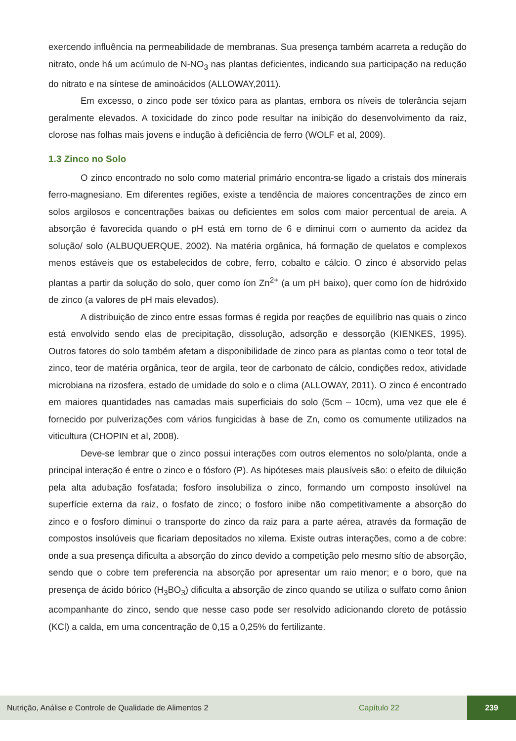exercendo influência na permeabilidade de membranas. Sua presença também acarreta a redução do nitrato, onde há um acúmulo de N-NO<sub>3</sub> nas plantas deficientes, indicando sua participação na redução do nitrato e na síntese de aminoácidos (ALLOWAY,2011).
Em excesso, o zinco pode ser tóxico para as plantas, embora os níveis de tolerância sejam geralmente elevados. A toxicidade do zinco pode resultar na inibição do desenvolvimento da raiz, clorose nas folhas mais jovens e indução à deficiência de ferro (WOLF et al, 2009).
1.3 Zinco no Solo
O zinco encontrado no solo como material primário encontra-se ligado a cristais dos minerais ferro-magnesiano. Em diferentes regiões, existe a tendência de maiores concentrações de zinco em solos argilosos e concentrações baixas ou deficientes em solos com maior percentual de areia. A absorção é favorecida quando o pH está em torno de 6 e diminui com o aumento da acidez da solução/ solo (ALBUQUERQUE, 2002). Na matéria orgânica, há formação de quelatos e complexos menos estáveis que os estabelecidos de cobre, ferro, cobalto e cálcio. O zinco é absorvido pelas plantas a partir da solução do solo, quer como íon Zn<sup>2+</sup> (a um pH baixo), quer como íon de hidróxido de zinco (a valores de pH mais elevados).
A distribuição de zinco entre essas formas é regida por reações de equilíbrio nas quais o zinco está envolvido sendo elas de precipitação, dissolução, adsorção e dessorção (KIENKES, 1995). Outros fatores do solo também afetam a disponibilidade de zinco para as plantas como o teor total de zinco, teor de matéria orgânica, teor de argila, teor de carbonato de cálcio, condições redox, atividade microbiana na rizosfera, estado de umidade do solo e o clima (ALLOWAY, 2011). O zinco é encontrado em maiores quantidades nas camadas mais superficiais do solo (5cm – 10cm), uma vez que ele é fornecido por pulverizações com vários fungicidas à base de Zn, como os comumente utilizados na viticultura (CHOPIN et al, 2008).
Deve-se lembrar que o zinco possui interações com outros elementos no solo/planta, onde a principal interação é entre o zinco e o fósforo (P). As hipóteses mais plausíveis são: o efeito de diluição pela alta adubação fosfatada; fosforo insolubiliza o zinco, formando um composto insolúvel na superfície externa da raiz, o fosfato de zinco; o fosforo inibe não competitivamente a absorção do zinco e o fosforo diminui o transporte do zinco da raiz para a parte aérea, através da formação de compostos insolúveis que ficariam depositados no xilema. Existe outras interações, como a de cobre: onde a sua presença dificulta a absorção do zinco devido a competição pelo mesmo sítio de absorção, sendo que o cobre tem preferencia na absorção por apresentar um raio menor; e o boro, que na presença de ácido bórico (H<sub>3</sub>BO<sub>3</sub>) dificulta a absorção de zinco quando se utiliza o sulfato como ânion acompanhante do zinco, sendo que nesse caso pode ser resolvido adicionando cloreto de potássio (KCl) a calda, em uma concentração de 0,15 a 0,25% do fertilizante.
Nutrição, Análise e Controle de Qualidade de Alimentos 2 Capítulo 22
239